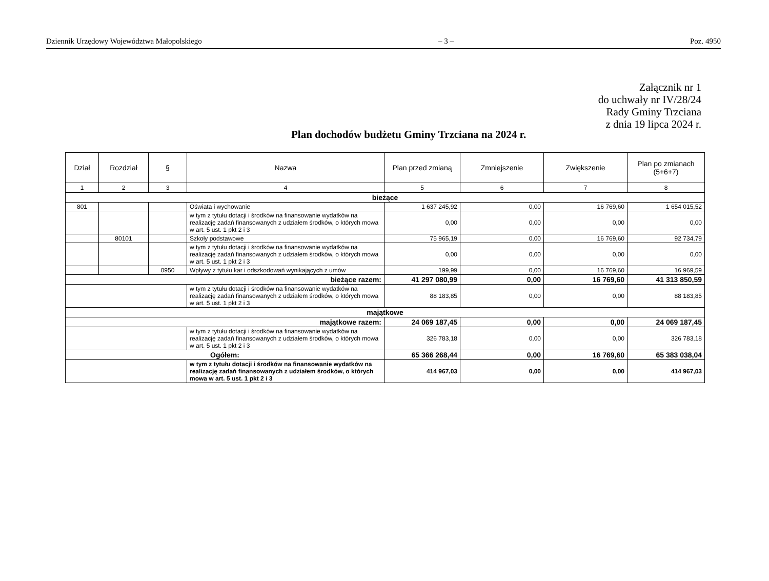Dziennik Urzędowy Województwa Małopolskiego – 3 – Poz. 4950
Załącznik nr 1
do uchwały nr IV/28/24
Rady Gminy Trzciana
z dnia 19 lipca 2024 r.
Plan dochodów budżetu Gminy Trzciana na 2024 r.
| Dział | Rozdział | § | Nazwa | Plan przed zmianą | Zmniejszenie | Zwiększenie | Plan po zmianach (5+6+7) |
| --- | --- | --- | --- | --- | --- | --- | --- |
| 1 | 2 | 3 | 4 | 5 | 6 | 7 | 8 |
| bieżące | | | | | | | |
| 801 | | | Oświata i wychowanie | 1 637 245,92 | 0,00 | 16 769,60 | 1 654 015,52 |
| | | | w tym z tytułu dotacji i środków na finansowanie wydatków na realizację zadań finansowanych z udziałem środków, o których mowa w art. 5 ust. 1 pkt 2 i 3 | 0,00 | 0,00 | 0,00 | 0,00 |
| | 80101 | | Szkoły podstawowe | 75 965,19 | 0,00 | 16 769,60 | 92 734,79 |
| | | | w tym z tytułu dotacji i środków na finansowanie wydatków na realizację zadań finansowanych z udziałem środków, o których mowa w art. 5 ust. 1 pkt 2 i 3 | 0,00 | 0,00 | 0,00 | 0,00 |
| | | 0950 | Wpływy z tytułu kar i odszkodowań wynikających z umów | 199,99 | 0,00 | 16 769,60 | 16 969,59 |
| bieżące razem: | | | | 41 297 080,99 | 0,00 | 16 769,60 | 41 313 850,59 |
| | | | w tym z tytułu dotacji i środków na finansowanie wydatków na realizację zadań finansowanych z udziałem środków, o których mowa w art. 5 ust. 1 pkt 2 i 3 | 88 183,85 | 0,00 | 0,00 | 88 183,85 |
| majątkowe | | | | | | | |
| majątkowe razem: | | | | 24 069 187,45 | 0,00 | 0,00 | 24 069 187,45 |
| | | | w tym z tytułu dotacji i środków na finansowanie wydatków na realizację zadań finansowanych z udziałem środków, o których mowa w art. 5 ust. 1 pkt 2 i 3 | 326 783,18 | 0,00 | 0,00 | 326 783,18 |
| Ogółem: | | | | 65 366 268,44 | 0,00 | 16 769,60 | 65 383 038,04 |
| | | | w tym z tytułu dotacji i środków na finansowanie wydatków na realizację zadań finansowanych z udziałem środków, o których mowa w art. 5 ust. 1 pkt 2 i 3 | 414 967,03 | 0,00 | 0,00 | 414 967,03 |